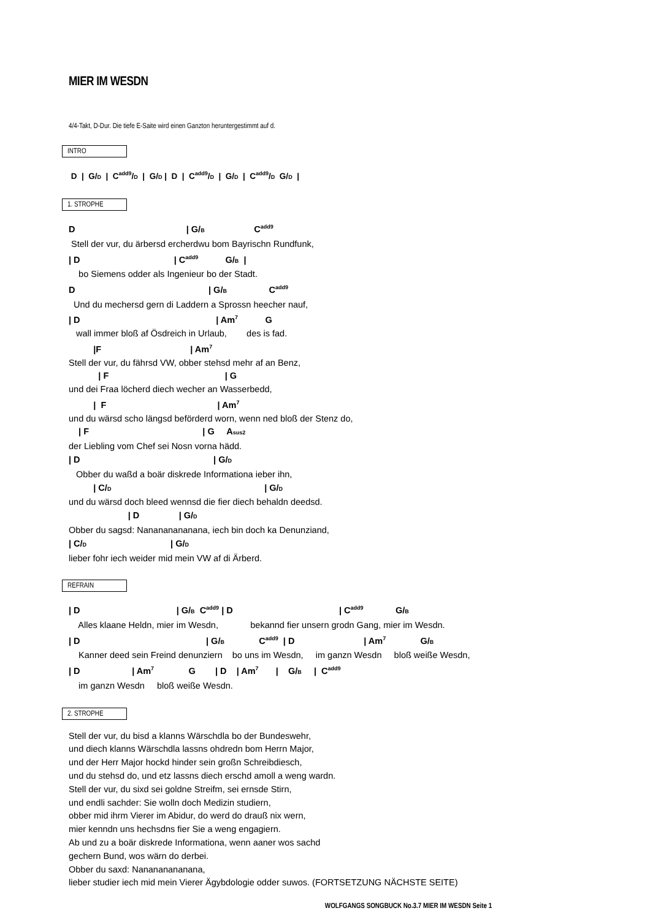MIER IM WESDN
4/4-Takt, D-Dur. Die tiefe E-Saite wird einen Ganzton heruntergestimmt auf d.
INTRO
 D  |  G/D  |  Cadd9/D  |  G/D |  D  |  Cadd9/D  |  G/D  |  Cadd9/D  G/D  |
1. STROPHE
D                                             | G/B                    Cadd9
 Stell der vur, du ärbersd ercherdwu bom Bayrischn Rundfunk,
| D                                      | Cadd9           G/B  |
    bo Siemens odder als Ingenieur bo der Stadt.
D                                                      | G/B                 Cadd9
  Und du mechersd gern di Laddern a Sprossn heecher nauf,
| D                                                       | Am7           G
   wall immer bloß af Ösdreich in Urlaub,        des is fad.
          |F                                    | Am7
Stell der vur, du fährsd VW, obber stehsd mehr af an Benz,
            | F                                               | G
und dei Fraa löcherd diech wecher an Wasserbedd,
          |  F                                             | Am7
und du wärsd scho längsd beförderd worn, wenn ned bloß der Stenz do,
    | F                                              | G     Asus2
der Liebling vom Chef sei Nosn vorna hädd.
| D                                                      | G/D
   Obber du waßd a boär diskrede Informationa ieber ihn,
          | C/D                                                              | G/D
und du wärsd doch bleed wennsd die fier diech behaldn deedsd.
                        | D                | G/D
Obber du sagsd: Nanananananana, iech bin doch ka Denunziand,
| C/D                                  | G/D
lieber fohr iech weider mid mein VW af di Ärberd.
REFRAIN
| D                                       | G/B  Cadd9 | D                                           | Cadd9             G/B
    Alles klaane Heldn, mier im Wesdn,             bekannd fier unsern grodn Gang, mier im Wesdn.
| D                                                   | G/B              Cadd9  | D                            | Am7              G/B
    Kanner deed sein Freind denunziern    bo uns im Wesdn,     im ganzn Wesdn     bloß weiße Wesdn,
| D                     | Am7              G        | D    | Am7       |    G/B     |  Cadd9
    im ganzn Wesdn     bloß weiße Wesdn.
2. STROPHE
Stell der vur, du bisd a klanns Wärschdla bo der Bundeswehr,
und diech klanns Wärschdla lassns ohdredn bom Herrn Major,
und der Herr Major hockd hinder sein großn Schreibdiesch,
und du stehsd do, und etz lassns diech erschd amoll a weng wardn.
Stell der vur, du sixd sei goldne Streifm, sei ernsde Stirn,
und endli sachder: Sie wolln doch Medizin studiern,
obber mid ihrm Vierer im Abidur, do werd do drauß nix wern,
mier kenndn uns hechsdns fier Sie a weng engagiern.
Ab und zu a boär diskrede Informationa, wenn aaner wos sachd
gechern Bund, wos wärn do derbei.
Obber du saxd: Nanananananana,
lieber studier iech mid mein Vierer Ägybdologie odder suwos. (FORTSETZUNG NÄCHSTE SEITE)
WOLFGANGS SONGBUCK No.3.7 MIER IM WESDN Seite 1